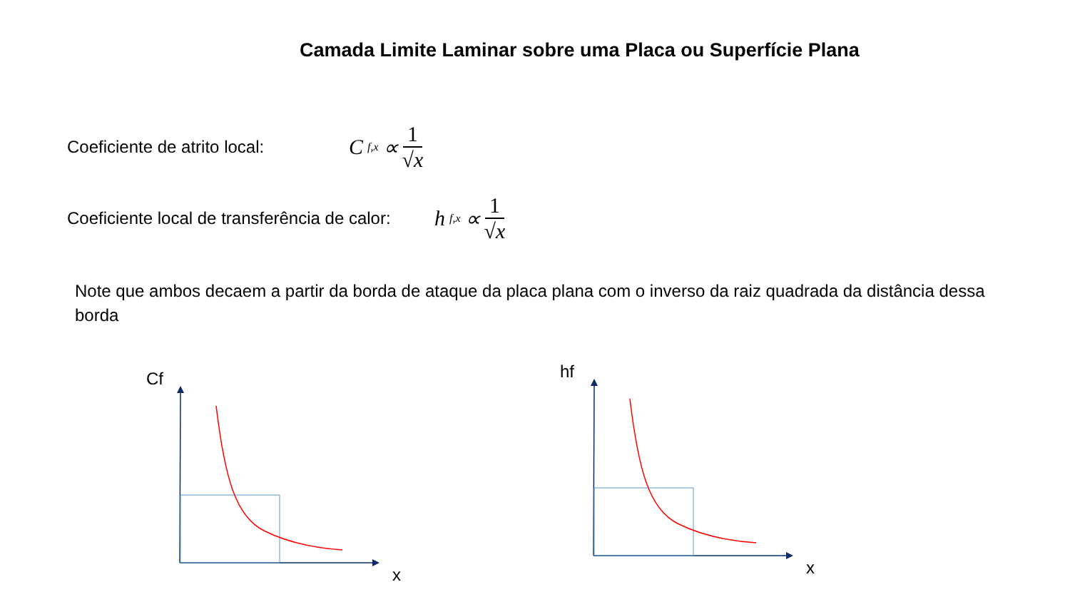Camada Limite Laminar sobre uma Placa ou Superfície Plana
Coeficiente de atrito local: C<sub>f,x</sub> ∝ 1 √x
Coeficiente local de transferência de calor: h<sub>f,x</sub> ∝ 1 √x
Note que ambos decaem a partir da borda de ataque da placa plana com o inverso da raiz quadrada da distância dessa borda
Cf
x
hf
x